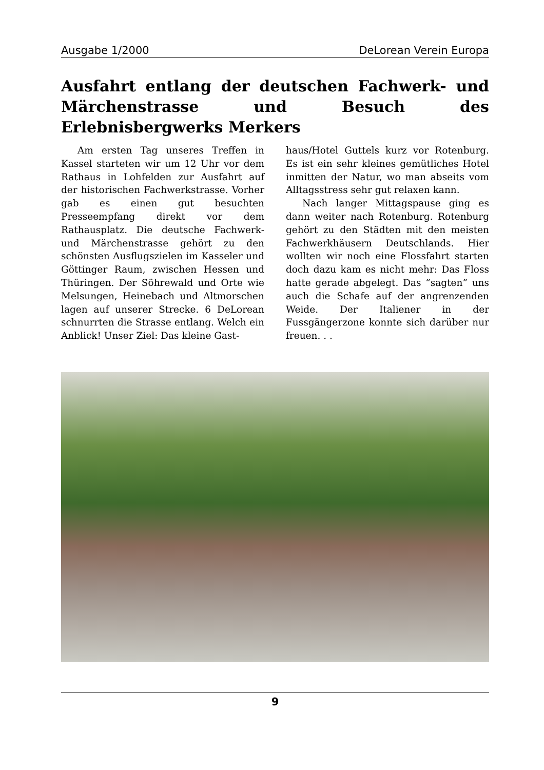Ausgabe 1/2000 DeLorean Verein Europa
Ausfahrt entlang der deutschen Fachwerk- und Märchenstrasse und Besuch des Erlebnisbergwerks Merkers
Am ersten Tag unseres Treffen in Kassel starteten wir um 12 Uhr vor dem Rathaus in Lohfelden zur Ausfahrt auf der historischen Fachwerkstrasse. Vorher gab es einen gut besuchten Presseempfang direkt vor dem Rathausplatz. Die deutsche Fachwerk- und Märchenstrasse gehört zu den schönsten Ausflugszielen im Kasseler und Göttinger Raum, zwischen Hessen und Thüringen. Der Söhrewald und Orte wie Melsungen, Heinebach und Altmorschen lagen auf unserer Strecke. 6 DeLorean schnurrten die Strasse entlang. Welch ein Anblick! Unser Ziel: Das kleine Gast-
haus/Hotel Guttels kurz vor Rotenburg. Es ist ein sehr kleines gemütliches Hotel inmitten der Natur, wo man abseits vom Alltagsstress sehr gut relaxen kann.
Nach langer Mittagspause ging es dann weiter nach Rotenburg. Rotenburg gehört zu den Städten mit den meisten Fachwerkhäusern Deutschlands. Hier wollten wir noch eine Flossfahrt starten doch dazu kam es nicht mehr: Das Floss hatte gerade abgelegt. Das “sagten” uns auch die Schafe auf der angrenzenden Weide. Der Italiener in der Fussgängerzone konnte sich darüber nur freuen. . .
9